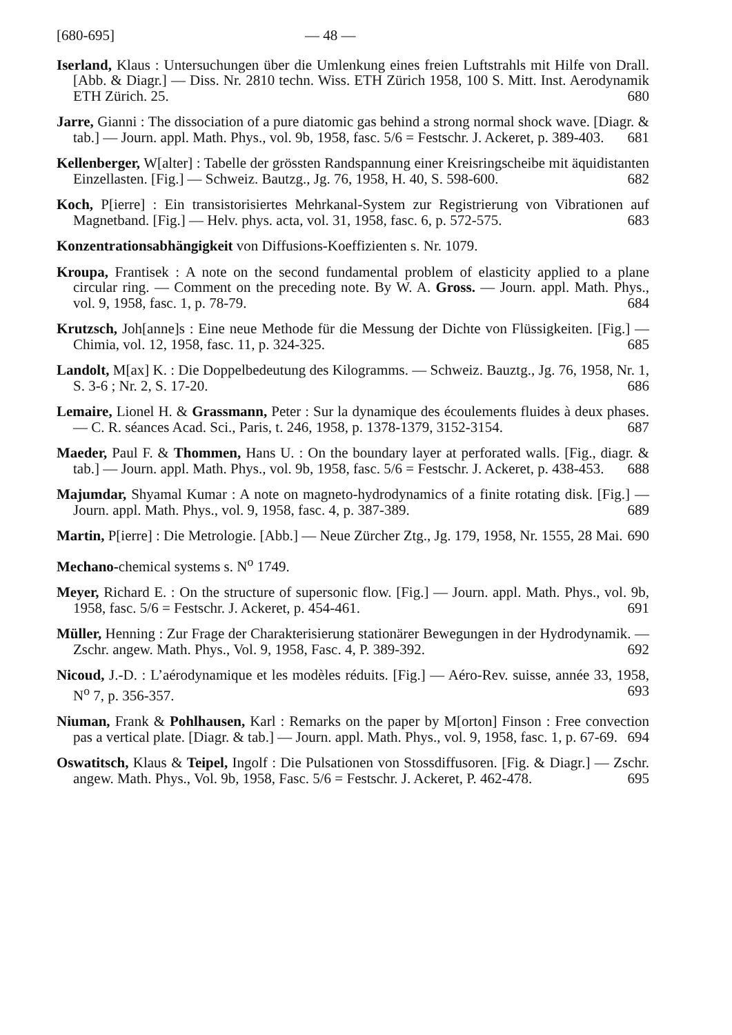[680-695] — 48 —
Iserland, Klaus : Untersuchungen über die Umlenkung eines freien Luftstrahls mit Hilfe von Drall. [Abb. & Diagr.] — Diss. Nr. 2810 techn. Wiss. ETH Zürich 1958, 100 S. Mitt. Inst. Aerodynamik ETH Zürich. 25. 680
Jarre, Gianni : The dissociation of a pure diatomic gas behind a strong normal shock wave. [Diagr. & tab.] — Journ. appl. Math. Phys., vol. 9b, 1958, fasc. 5/6 = Festschr. J. Ackeret, p. 389-403. 681
Kellenberger, W[alter] : Tabelle der grössten Randspannung einer Kreisringscheibe mit äquidistanten Einzellasten. [Fig.] — Schweiz. Bautzg., Jg. 76, 1958, H. 40, S. 598-600. 682
Koch, P[ierre] : Ein transistorisiertes Mehrkanal-System zur Registrierung von Vibrationen auf Magnetband. [Fig.] — Helv. phys. acta, vol. 31, 1958, fasc. 6, p. 572-575. 683
Konzentrationsabhängigkeit von Diffusions-Koeffizienten s. Nr. 1079.
Kroupa, Frantisek : A note on the second fundamental problem of elasticity applied to a plane circular ring. — Comment on the preceding note. By W. A. Gross. — Journ. appl. Math. Phys., vol. 9, 1958, fasc. 1, p. 78-79. 684
Krutzsch, Joh[anne]s : Eine neue Methode für die Messung der Dichte von Flüssigkeiten. [Fig.] — Chimia, vol. 12, 1958, fasc. 11, p. 324-325. 685
Landolt, M[ax] K. : Die Doppelbedeutung des Kilogramms. — Schweiz. Bauztg., Jg. 76, 1958, Nr. 1, S. 3-6 ; Nr. 2, S. 17-20. 686
Lemaire, Lionel H. & Grassmann, Peter : Sur la dynamique des écoulements fluides à deux phases. — C. R. séances Acad. Sci., Paris, t. 246, 1958, p. 1378-1379, 3152-3154. 687
Maeder, Paul F. & Thommen, Hans U. : On the boundary layer at perforated walls. [Fig., diagr. & tab.] — Journ. appl. Math. Phys., vol. 9b, 1958, fasc. 5/6 = Festschr. J. Ackeret, p. 438-453. 688
Majumdar, Shyamal Kumar : A note on magneto-hydrodynamics of a finite rotating disk. [Fig.] — Journ. appl. Math. Phys., vol. 9, 1958, fasc. 4, p. 387-389. 689
Martin, P[ierre] : Die Metrologie. [Abb.] — Neue Zürcher Ztg., Jg. 179, 1958, Nr. 1555, 28 Mai. 690
Mechano-chemical systems s. N<sup>o</sup> 1749.
Meyer, Richard E. : On the structure of supersonic flow. [Fig.] — Journ. appl. Math. Phys., vol. 9b, 1958, fasc. 5/6 = Festschr. J. Ackeret, p. 454-461. 691
Müller, Henning : Zur Frage der Charakterisierung stationärer Bewegungen in der Hydrodynamik. — Zschr. angew. Math. Phys., Vol. 9, 1958, Fasc. 4, P. 389-392. 692
Nicoud, J.-D. : L’aérodynamique et les modèles réduits. [Fig.] — Aéro-Rev. suisse, année 33, 1958, N<sup>o</sup> 7, p. 356-357. 693
Niuman, Frank & Pohlhausen, Karl : Remarks on the paper by M[orton] Finson : Free convection pas a vertical plate. [Diagr. & tab.] — Journ. appl. Math. Phys., vol. 9, 1958, fasc. 1, p. 67-69. 694
Oswatitsch, Klaus & Teipel, Ingolf : Die Pulsationen von Stossdiffusoren. [Fig. & Diagr.] — Zschr. angew. Math. Phys., Vol. 9b, 1958, Fasc. 5/6 = Festschr. J. Ackeret, P. 462-478. 695